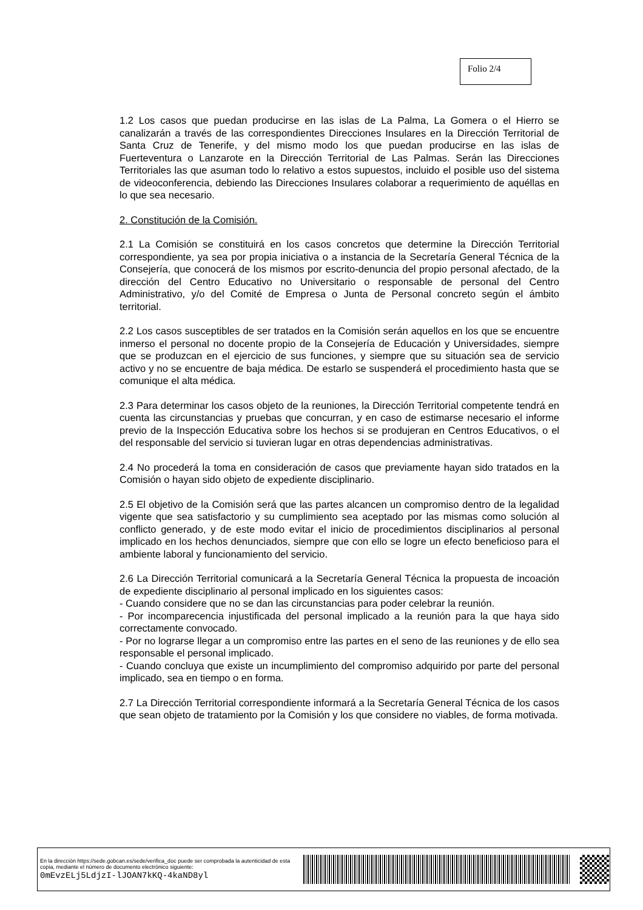Folio 2/4
1.2 Los casos que puedan producirse en las islas de La Palma, La Gomera o el Hierro se canalizarán a través de las correspondientes Direcciones Insulares en la Dirección Territorial de Santa Cruz de Tenerife, y del mismo modo los que puedan producirse en las islas de Fuerteventura o Lanzarote en la Dirección Territorial de Las Palmas. Serán las Direcciones Territoriales las que asuman todo lo relativo a estos supuestos, incluido el posible uso del sistema de videoconferencia, debiendo las Direcciones Insulares colaborar a requerimiento de aquéllas en lo que sea necesario.
2. Constitución de la Comisión.
2.1 La Comisión se constituirá en los casos concretos que determine la Dirección Territorial correspondiente, ya sea por propia iniciativa o a instancia de la Secretaría General Técnica de la Consejería, que conocerá de los mismos por escrito-denuncia del propio personal afectado, de la dirección del Centro Educativo no Universitario o responsable de personal del Centro Administrativo, y/o del Comité de Empresa o Junta de Personal concreto según el ámbito territorial.
2.2 Los casos susceptibles de ser tratados en la Comisión serán aquellos en los que se encuentre inmerso el personal no docente propio de la Consejería de Educación y Universidades, siempre que se produzcan en el ejercicio de sus funciones, y siempre que su situación sea de servicio activo y no se encuentre de baja médica. De estarlo se suspenderá el procedimiento hasta que se comunique el alta médica.
2.3 Para determinar los casos objeto de la reuniones, la Dirección Territorial competente tendrá en cuenta las circunstancias y pruebas que concurran, y en caso de estimarse necesario el informe previo de la Inspección Educativa sobre los hechos si se produjeran en Centros Educativos, o el del responsable del servicio si tuvieran lugar en otras dependencias administrativas.
2.4 No procederá la toma en consideración de casos que previamente hayan sido tratados en la Comisión o hayan sido objeto de expediente disciplinario.
2.5 El objetivo de la Comisión será que las partes alcancen un compromiso dentro de la legalidad vigente que sea satisfactorio y su cumplimiento sea aceptado por las mismas como solución al conflicto generado, y de este modo evitar el inicio de procedimientos disciplinarios al personal implicado en los hechos denunciados, siempre que con ello se logre un efecto beneficioso para el ambiente laboral y funcionamiento del servicio.
2.6 La Dirección Territorial comunicará a la Secretaría General Técnica la propuesta de incoación de expediente disciplinario al personal implicado en los siguientes casos:
- Cuando considere que no se dan las circunstancias para poder celebrar la reunión.
- Por incomparecencia injustificada del personal implicado a la reunión para la que haya sido correctamente convocado.
- Por no lograrse llegar a un compromiso entre las partes en el seno de las reuniones y de ello sea responsable el personal implicado.
- Cuando concluya que existe un incumplimiento del compromiso adquirido por parte del personal implicado, sea en tiempo o en forma.
2.7 La Dirección Territorial correspondiente informará a la Secretaría General Técnica de los casos que sean objeto de tratamiento por la Comisión y los que considere no viables, de forma motivada.
En la dirección https://sede.gobcan.es/sede/verifica_doc puede ser comprobada la autenticidad de esta copia, mediante el número de documento electrónico siguiente:
0mEvzELj5LdjzI-lJOAN7kKQ-4kaND8yl